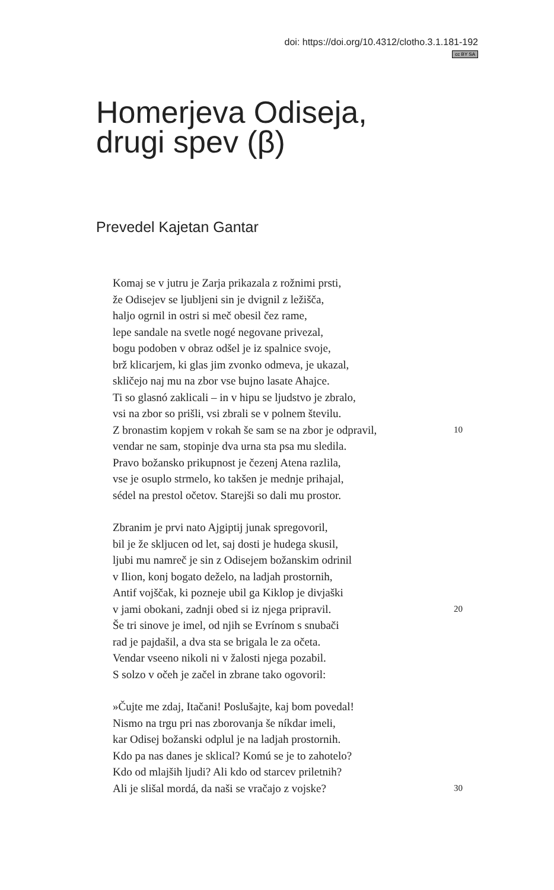doi: https://doi.org/10.4312/clotho.3.1.181-192
cc BY SA
Homerjeva Odiseja,
drugi spev (β)
Prevedel Kajetan Gantar
Komaj se v jutru je Zarja prikazala z rožnimi prsti,
že Odisejev se ljubljeni sin je dvignil z ležišča,
haljo ogrnil in ostri si meč obesil čez rame,
lepe sandale na svetle nogé negovane privezal,
bogu podoben v obraz odšel je iz spalnice svoje,
brž klicarjem, ki glas jim zvonko odmeva, je ukazal,
skličejo naj mu na zbor vse bujno lasate Ahajce.
Ti so glasnó zaklicali – in v hipu se ljudstvo je zbralo,
vsi na zbor so prišli, vsi zbrali se v polnem številu.
Z bronastim kopjem v rokah še sam se na zbor je odpravil, 10
vendar ne sam, stopinje dva urna sta psa mu sledila.
Pravo božansko prikupnost je čezenj Atena razlila,
vse je osuplo strmelo, ko takšen je mednje prihajal,
sédel na prestol očetov. Starejši so dali mu prostor.
Zbranim je prvi nato Ajgiptij junak spregovoril,
bil je že skljucen od let, saj dosti je hudega skusil,
ljubi mu namreč je sin z Odisejem božanskim odrinil
v Ilion, konj bogato deželo, na ladjah prostornih,
Antif vojščak, ki pozneje ubil ga Kiklop je divjaški
v jami obokani, zadnji obed si iz njega pripravil. 20
Še tri sinove je imel, od njih se Evrínom s snubači
rad je pajdašil, a dva sta se brigala le za očeta.
Vendar vseeno nikoli ni v žalosti njega pozabil.
S solzo v očeh je začel in zbrane tako ogovoril:
»Čujte me zdaj, Itačani! Poslušajte, kaj bom povedal!
Nismo na trgu pri nas zborovanja še níkdar imeli,
kar Odisej božanski odplul je na ladjah prostornih.
Kdo pa nas danes je sklical? Komú se je to zahotelo?
Kdo od mlajših ljudi? Ali kdo od starcev priletnih?
Ali je slišal mordá, da naši se vračajo z vojske? 30